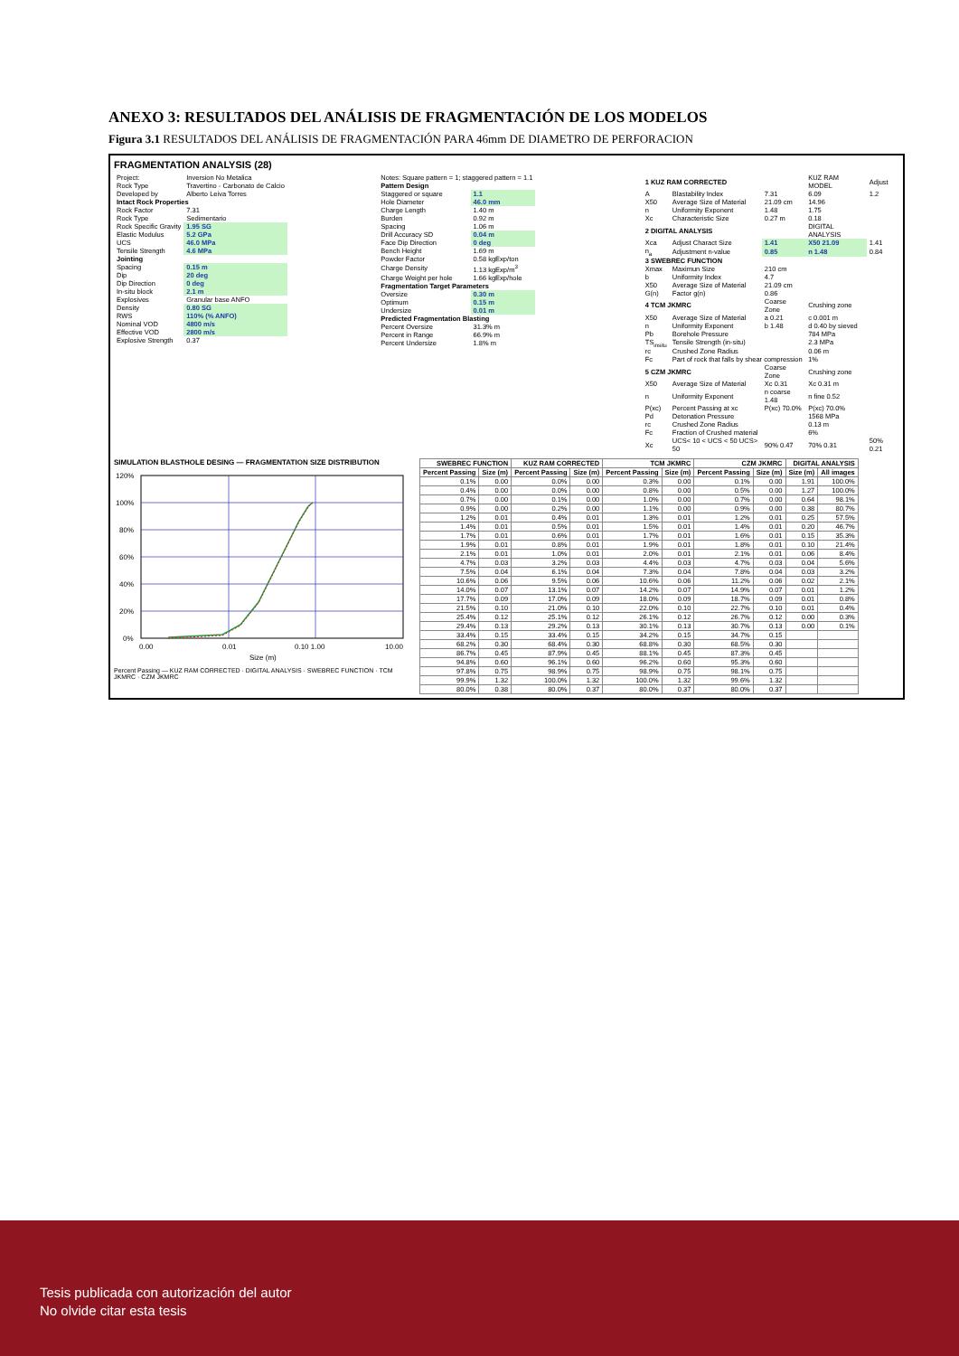ANEXO 3: RESULTADOS DEL ANÁLISIS DE FRAGMENTACIÓN DE LOS MODELOS
Figura 3.1 RESULTADOS DEL ANÁLISIS DE FRAGMENTACIÓN PARA 46mm DE DIAMETRO DE PERFORACION
FRAGMENTATION ANALYSIS (28)
| Project: | Inversion No Metalica |
| Rock Type | Travertino - Carbonato de Calcio |
| Developed by | Alberto Leiva Torres |
| Intact Rock Properties | |
| Rock Factor | 7.31 |
| Rock Type | Sedimentario |
| Rock Specific Gravity | 1.95 SG |
| Elastic Modulus | 5.2 GPa |
| UCS | 46.0 MPa |
| Tensile Strength | 4.6 MPa |
| Jointing | |
| Spacing | 0.15 m |
| Dip | 20 deg |
| Dip Direction | 0 deg |
| In-situ block | 2.1 m |
| Explosives | Granular base ANFO |
| Density | 0.80 SG |
| RWS | 110% (% ANFO) |
| Nominal VOD | 4800 m/s |
| Effective VOD | 2800 m/s |
| Explosive Strength | 0.37 |
| Notes: Square pattern = 1; staggered pattern = 1.1 | |
| Pattern Design | |
| Staggered or square | 1.1 |
| Hole Diameter | 46.0 mm |
| Charge Length | 1.40 m |
| Burden | 0.92 m |
| Spacing | 1.06 m |
| Drill Accuracy SD | 0.04 m |
| Face Dip Direction | 0 deg |
| Bench Height | 1.69 m |
| Powder Factor | 0.58 kgExp/ton |
| Charge Density | 1.13 kgExp/m<sup>3</sup> |
| Charge Weight per hole | 1.66 kgExp/hole |
| Fragmentation Target Parameters | |
| Oversize | 0.30 m |
| Optimum | 0.15 m |
| Undersize | 0.01 m |
| Predicted Fragmentation Blasting | |
| Percent Oversize | 31.3% m |
| Percent in Range | 66.9% m |
| Percent Undersize | 1.8% m |
| 1 KUZ RAM CORRECTED | | | KUZ RAM MODEL | Adjust |
| A | Blastability Index | 7.31 | 6.09 | 1.2 |
| X50 | Average Size of Material | 21.09 cm | 14.96 | |
| n | Uniformity Exponent | 1.48 | 1.75 | |
| Xc | Characteristic Size | 0.27 m | 0.18 | |
| 2 DIGITAL ANALYSIS | | | DIGITAL ANALYSIS | |
| Xca | Adjust Charact Size | 1.41 | X50 21.09 | 1.41 |
| n<sub>a</sub> | Adjustment n-value | 0.85 | n 1.48 | 0.84 |
| 3 SWEBREC FUNCTION | | | | |
| Xmax | Maximun Size | 210 cm | | |
| b | Uniformity Index | 4.7 | | |
| X50 | Average Size of Material | 21.09 cm | | |
| G(n) | Factor g(n) | 0.86 | | |
| 4 TCM JKMRC | | Coarse Zone | Crushing zone | |
| X50 | Average Size of Material | a 0.21 | c 0.001 m | |
| n | Uniformity Exponent | b 1.48 | d 0.40 by sieved | |
| Pb | Borehole Pressure | | 784 MPa | |
| TS<sub>insitu</sub> | Tensile Strength (in-situ) | | 2.3 MPa | |
| rc | Crushed Zone Radius | | 0.06 m | |
| Fc | Part of rock that falls by shear compression | | 1% | |
| 5 CZM JKMRC | | Coarse Zone | Crushing zone | |
| X50 | Average Size of Material | Xc 0.31 | Xc 0.31 m | |
| n | Uniformity Exponent | n coarse 1.48 | n fine 0.52 | |
| P(xc) | Percent Passing at xc | P(xc) 70.0% | P(xc) 70.0% | |
| Pd | Detonation Pressure | | 1568 MPa | |
| rc | Crushed Zone Radius | | 0.13 m | |
| Fc | Fraction of Crushed material | | 6% | |
| Xc | UCS< 10 < UCS < 50 UCS> 50 | 90% 0.47 | 70% 0.31 | 50% 0.21 |
SIMULATION BLASTHOLE DESING — FRAGMENTATION SIZE DISTRIBUTION
120%
100%
80%
60%
40%
20%
0%
0.00
0.01
0.10 1.00
10.00
Size (m)
Percent Passing — KUZ RAM CORRECTED · DIGITAL ANALYSIS · SWEBREC FUNCTION · TCM JKMRC · CZM JKMRC
| SWEBREC FUNCTION | | KUZ RAM CORRECTED | | TCM JKMRC | | CZM JKMRC | | DIGITAL ANALYSIS | |
| --- | --- | --- | --- | --- | --- | --- | --- | --- | --- |
| Percent Passing | Size (m) | Percent Passing | Size (m) | Percent Passing | Size (m) | Percent Passing | Size (m) | Size (m) | All images |
| 0.1% | 0.00 | 0.0% | 0.00 | 0.3% | 0.00 | 0.1% | 0.00 | 1.91 | 100.0% |
| 0.4% | 0.00 | 0.0% | 0.00 | 0.8% | 0.00 | 0.5% | 0.00 | 1.27 | 100.0% |
| 0.7% | 0.00 | 0.1% | 0.00 | 1.0% | 0.00 | 0.7% | 0.00 | 0.64 | 98.1% |
| 0.9% | 0.00 | 0.2% | 0.00 | 1.1% | 0.00 | 0.9% | 0.00 | 0.38 | 80.7% |
| 1.2% | 0.01 | 0.4% | 0.01 | 1.3% | 0.01 | 1.2% | 0.01 | 0.25 | 57.5% |
| 1.4% | 0.01 | 0.5% | 0.01 | 1.5% | 0.01 | 1.4% | 0.01 | 0.20 | 46.7% |
| 1.7% | 0.01 | 0.6% | 0.01 | 1.7% | 0.01 | 1.6% | 0.01 | 0.15 | 35.3% |
| 1.9% | 0.01 | 0.8% | 0.01 | 1.9% | 0.01 | 1.8% | 0.01 | 0.10 | 21.4% |
| 2.1% | 0.01 | 1.0% | 0.01 | 2.0% | 0.01 | 2.1% | 0.01 | 0.06 | 8.4% |
| 4.7% | 0.03 | 3.2% | 0.03 | 4.4% | 0.03 | 4.7% | 0.03 | 0.04 | 5.6% |
| 7.5% | 0.04 | 6.1% | 0.04 | 7.3% | 0.04 | 7.8% | 0.04 | 0.03 | 3.2% |
| 10.6% | 0.06 | 9.5% | 0.06 | 10.6% | 0.06 | 11.2% | 0.06 | 0.02 | 2.1% |
| 14.0% | 0.07 | 13.1% | 0.07 | 14.2% | 0.07 | 14.9% | 0.07 | 0.01 | 1.2% |
| 17.7% | 0.09 | 17.0% | 0.09 | 18.0% | 0.09 | 18.7% | 0.09 | 0.01 | 0.8% |
| 21.5% | 0.10 | 21.0% | 0.10 | 22.0% | 0.10 | 22.7% | 0.10 | 0.01 | 0.4% |
| 25.4% | 0.12 | 25.1% | 0.12 | 26.1% | 0.12 | 26.7% | 0.12 | 0.00 | 0.3% |
| 29.4% | 0.13 | 29.2% | 0.13 | 30.1% | 0.13 | 30.7% | 0.13 | 0.00 | 0.1% |
| 33.4% | 0.15 | 33.4% | 0.15 | 34.2% | 0.15 | 34.7% | 0.15 | | |
| 68.2% | 0.30 | 68.4% | 0.30 | 68.8% | 0.30 | 68.5% | 0.30 | | |
| 86.7% | 0.45 | 87.9% | 0.45 | 88.1% | 0.45 | 87.3% | 0.45 | | |
| 94.8% | 0.60 | 96.1% | 0.60 | 96.2% | 0.60 | 95.3% | 0.60 | | |
| 97.8% | 0.75 | 98.9% | 0.75 | 98.9% | 0.75 | 98.1% | 0.75 | | |
| 99.9% | 1.32 | 100.0% | 1.32 | 100.0% | 1.32 | 99.6% | 1.32 | | |
| 80.0% | 0.38 | 80.0% | 0.37 | 80.0% | 0.37 | 80.0% | 0.37 | | |
Tesis publicada con autorización del autor
No olvide citar esta tesis